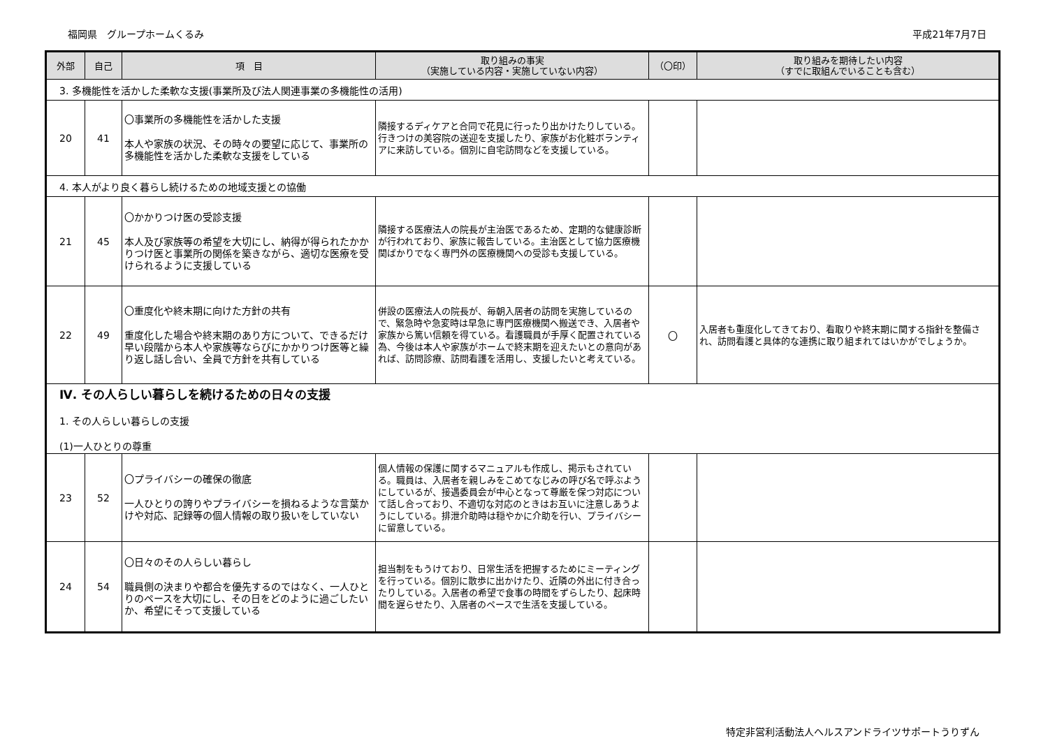福岡県　グループホームくるみ 平成21年7月7日
| 外部 | 自己 | 項 目 | 取り組みの事実 （実施している内容・実施していない内容） | （〇印） | 取り組みを期待したい内容 （すでに取組んでいることも含む） |
| --- | --- | --- | --- | --- | --- |
| 3. 多機能性を活かした柔軟な支援(事業所及び法人関連事業の多機能性の活用) | | | | | |
| 20 | 41 | 〇事業所の多機能性を活かした支援 本人や家族の状況、その時々の要望に応じて、事業所の多機能性を活かした柔軟な支援をしている | 隣接するディケアと合同で花見に行ったり出かけたりしている。行きつけの美容院の送迎を支援したり、家族がお化粧ボランティアに来訪している。個別に自宅訪問などを支援している。 | | |
| 4. 本人がより良く暮らし続けるための地域支援との協働 | | | | | |
| 21 | 45 | 〇かかりつけ医の受診支援 本人及び家族等の希望を大切にし、納得が得られたかかりつけ医と事業所の関係を築きながら、適切な医療を受けられるように支援している | 隣接する医療法人の院長が主治医であるため、定期的な健康診断が行われており、家族に報告している。主治医として協力医療機関ばかりでなく専門外の医療機関への受診も支援している。 | | |
| 22 | 49 | 〇重度化や終末期に向けた方針の共有 重度化した場合や終末期のあり方について、できるだけ早い段階から本人や家族等ならびにかかりつけ医等と繰り返し話し合い、全員で方針を共有している | 併設の医療法人の院長が、毎朝入居者の訪問を実施しているので、緊急時や急変時は早急に専門医療機関へ搬送でき、入居者や家族から篤い信頼を得ている。看護職員が手厚く配置されている為、今後は本人や家族がホームで終末期を迎えたいとの意向があれば、訪問診療、訪問看護を活用し、支援したいと考えている。 | 〇 | 入居者も重度化してきており、看取りや終末期に関する指針を整備され、訪問看護と具体的な連携に取り組まれてはいかがでしょうか。 |
| Ⅳ. その人らしい暮らしを続けるための日々の支援 1. その人らしい暮らしの支援 (1)一人ひとりの尊重 | | | | | |
| 23 | 52 | 〇プライバシーの確保の徹底 一人ひとりの誇りやプライバシーを損ねるような言葉かけや対応、記録等の個人情報の取り扱いをしていない | 個人情報の保護に関するマニュアルも作成し、掲示もされている。職員は、入居者を親しみをこめてなじみの呼び名で呼ぶようにしているが、接遇委員会が中心となって尊厳を保つ対応について話し合っており、不適切な対応のときはお互いに注意しあうようにしている。排泄介助時は穏やかに介助を行い、プライバシーに留意している。 | | |
| 24 | 54 | 〇日々のその人らしい暮らし 職員側の決まりや都合を優先するのではなく、一人ひとりのペースを大切にし、その日をどのように過ごしたいか、希望にそって支援している | 担当制をもうけており、日常生活を把握するためにミーティングを行っている。個別に散歩に出かけたり、近隣の外出に付き合ったりしている。入居者の希望で食事の時間をずらしたり、起床時間を遅らせたり、入居者のペースで生活を支援している。 | | |
特定非営利活動法人ヘルスアンドライツサポートうりずん